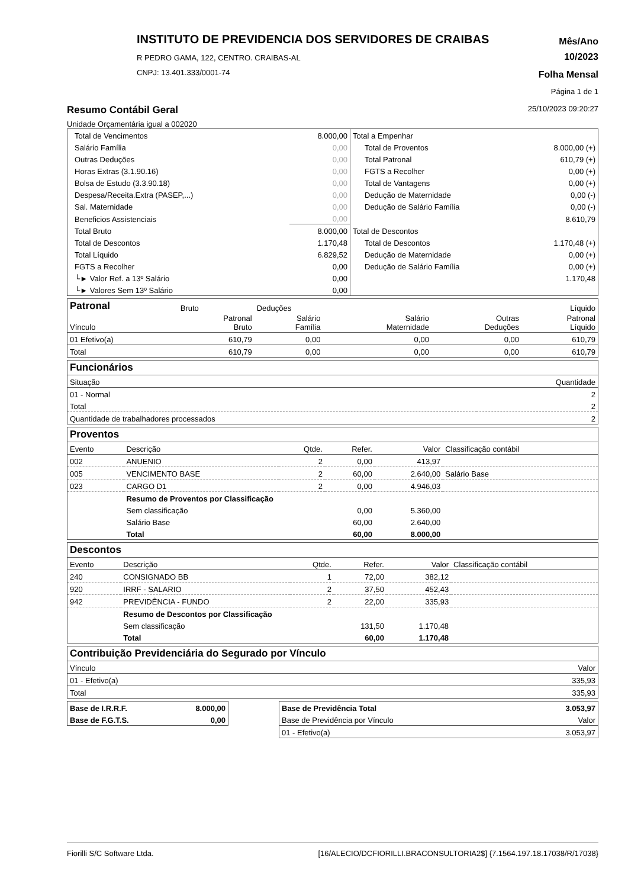INSTITUTO DE PREVIDENCIA DOS SERVIDORES DE CRAIBAS
R PEDRO GAMA, 122, CENTRO. CRAIBAS-AL
CNPJ: 13.401.333/0001-74
Mês/Ano
10/2023
Folha Mensal
Página 1 de 1
Resumo Contábil Geral
25/10/2023 09:20:27
Unidade Orçamentária igual a 002020
| Total de Vencimentos | 8.000,00 |
| Salário Família | 0,00 |
| Outras Deduções | 0,00 |
| Horas Extras (3.1.90.16) | 0,00 |
| Bolsa de Estudo (3.3.90.18) | 0,00 |
| Despesa/Receita.Extra (PASEP,...) | 0,00 |
| Sal. Maternidade | 0,00 |
| Beneficios Assistenciais | 0,00 |
| Total Bruto | 8.000,00 |
| Total de Descontos | 1.170,48 |
| Total Líquido | 6.829,52 |
| FGTS a Recolher | 0,00 |
| └► Valor Ref. a 13º Salário | 0,00 |
| └► Valores Sem 13º Salário | 0,00 |
| Total a Empenhar | |
| Total de Proventos | 8.000,00 (+) |
| Total Patronal | 610,79 (+) |
| FGTS a Recolher | 0,00 (+) |
| Total de Vantagens | 0,00 (+) |
| Dedução de Maternidade | 0,00 (-) |
| Dedução de Salário Família | 0,00 (-) |
| | 8.610,79 |
| Total de Descontos | |
| Total de Descontos | 1.170,48 (+) |
| Dedução de Maternidade | 0,00 (+) |
| Dedução de Salário Família | 0,00 (+) |
| | 1.170,48 |
| Patronal | Bruto | Deduções | | | Líquido |
| Vínculo | Patronal Bruto | Salário Família | Salário Maternidade | Outras Deduções | Patronal Líquido |
| 01 Efetivo(a) | 610,79 | 0,00 | 0,00 | 0,00 | 610,79 |
| Total | 610,79 | 0,00 | 0,00 | 0,00 | 610,79 |
| Funcionários | |
| Situação | Quantidade |
| 01 - Normal | 2 |
| Total | 2 |
| Quantidade de trabalhadores processados | 2 |
| Proventos | | | | | |
| Evento | Descrição | Qtde. | Refer. | Valor | Classificação contábil |
| 002 | ANUENIO | 2 | 0,00 | 413,97 | |
| 005 | VENCIMENTO BASE | 2 | 60,00 | 2.640,00 | Salário Base |
| 023 | CARGO D1 | 2 | 0,00 | 4.946,03 | |
| | Resumo de Proventos por Classificação | | | | |
| | Sem classificação | | 0,00 | 5.360,00 | |
| | Salário Base | | 60,00 | 2.640,00 | |
| | Total | | 60,00 | 8.000,00 | |
| Descontos | | | | | |
| Evento | Descrição | Qtde. | Refer. | Valor | Classificação contábil |
| 240 | CONSIGNADO BB | 1 | 72,00 | 382,12 | |
| 920 | IRRF - SALARIO | 2 | 37,50 | 452,43 | |
| 942 | PREVIDÊNCIA - FUNDO | 2 | 22,00 | 335,93 | |
| | Resumo de Descontos por Classificação | | | | |
| | Sem classificação | | 131,50 | 1.170,48 | |
| | Total | | 60,00 | 1.170,48 | |
| Contribuição Previdenciária do Segurado por Vínculo | |
| Vínculo | Valor |
| 01 - Efetivo(a) | 335,93 |
| Total | 335,93 |
| Base de I.R.R.F. | 8.000,00 |
| Base de F.G.T.S. | 0,00 |
| Base de Previdência Total | 3.053,97 |
| Base de Previdência por Vínculo | Valor |
| 01 - Efetivo(a) | 3.053,97 |
Fiorilli S/C Software Ltda. [16/ALECIO/DCFIORILLI.BRACONSULTORIA2$] {7.1564.197.18.17038/R/17038}